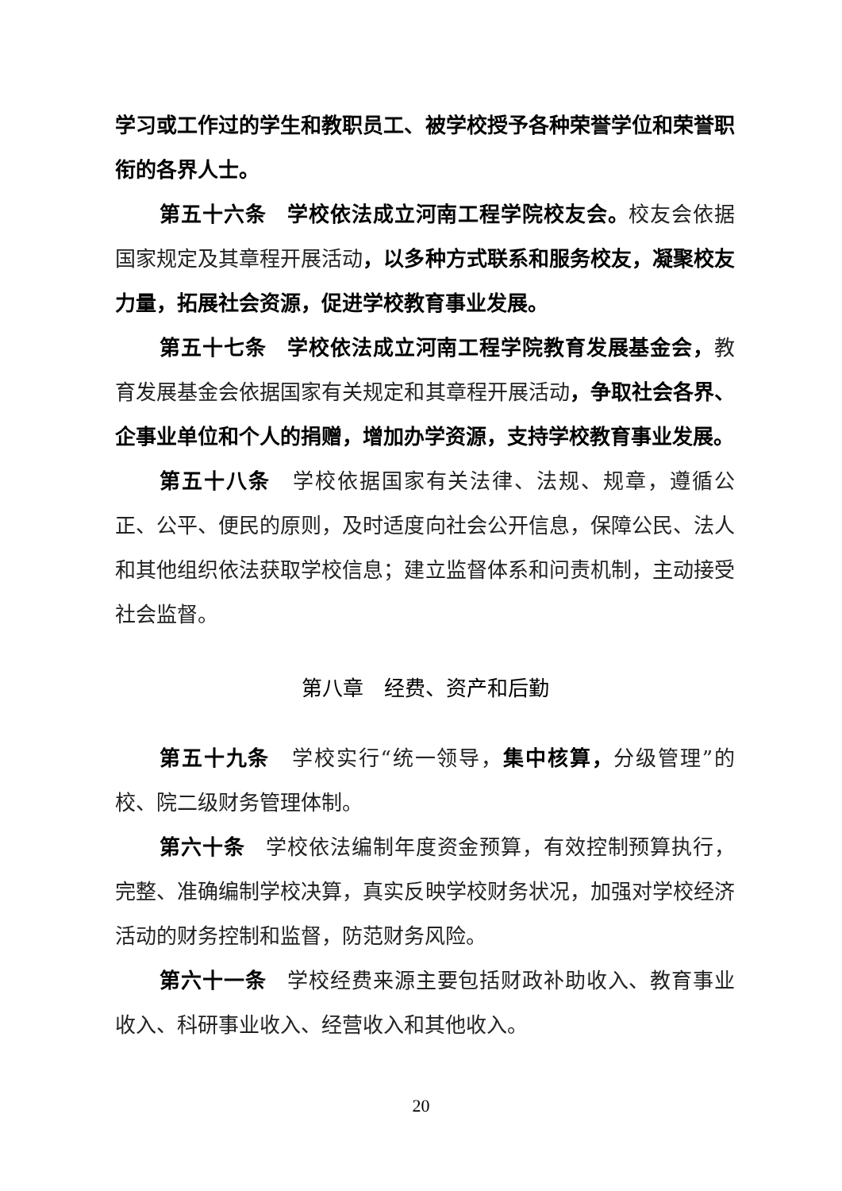学习或工作过的学生和教职员工、被学校授予各种荣誉学位和荣誉职衔的各界人士。
第五十六条　学校依法成立河南工程学院校友会。校友会依据国家规定及其章程开展活动，以多种方式联系和服务校友，凝聚校友力量，拓展社会资源，促进学校教育事业发展。
第五十七条　学校依法成立河南工程学院教育发展基金会，教育发展基金会依据国家有关规定和其章程开展活动，争取社会各界、企事业单位和个人的捐赠，增加办学资源，支持学校教育事业发展。
第五十八条　学校依据国家有关法律、法规、规章，遵循公正、公平、便民的原则，及时适度向社会公开信息，保障公民、法人和其他组织依法获取学校信息；建立监督体系和问责机制，主动接受社会监督。
第八章　经费、资产和后勤
第五十九条　学校实行“统一领导，集中核算，分级管理”的校、院二级财务管理体制。
第六十条　学校依法编制年度资金预算，有效控制预算执行，完整、准确编制学校决算，真实反映学校财务状况，加强对学校经济活动的财务控制和监督，防范财务风险。
第六十一条　学校经费来源主要包括财政补助收入、教育事业收入、科研事业收入、经营收入和其他收入。
20